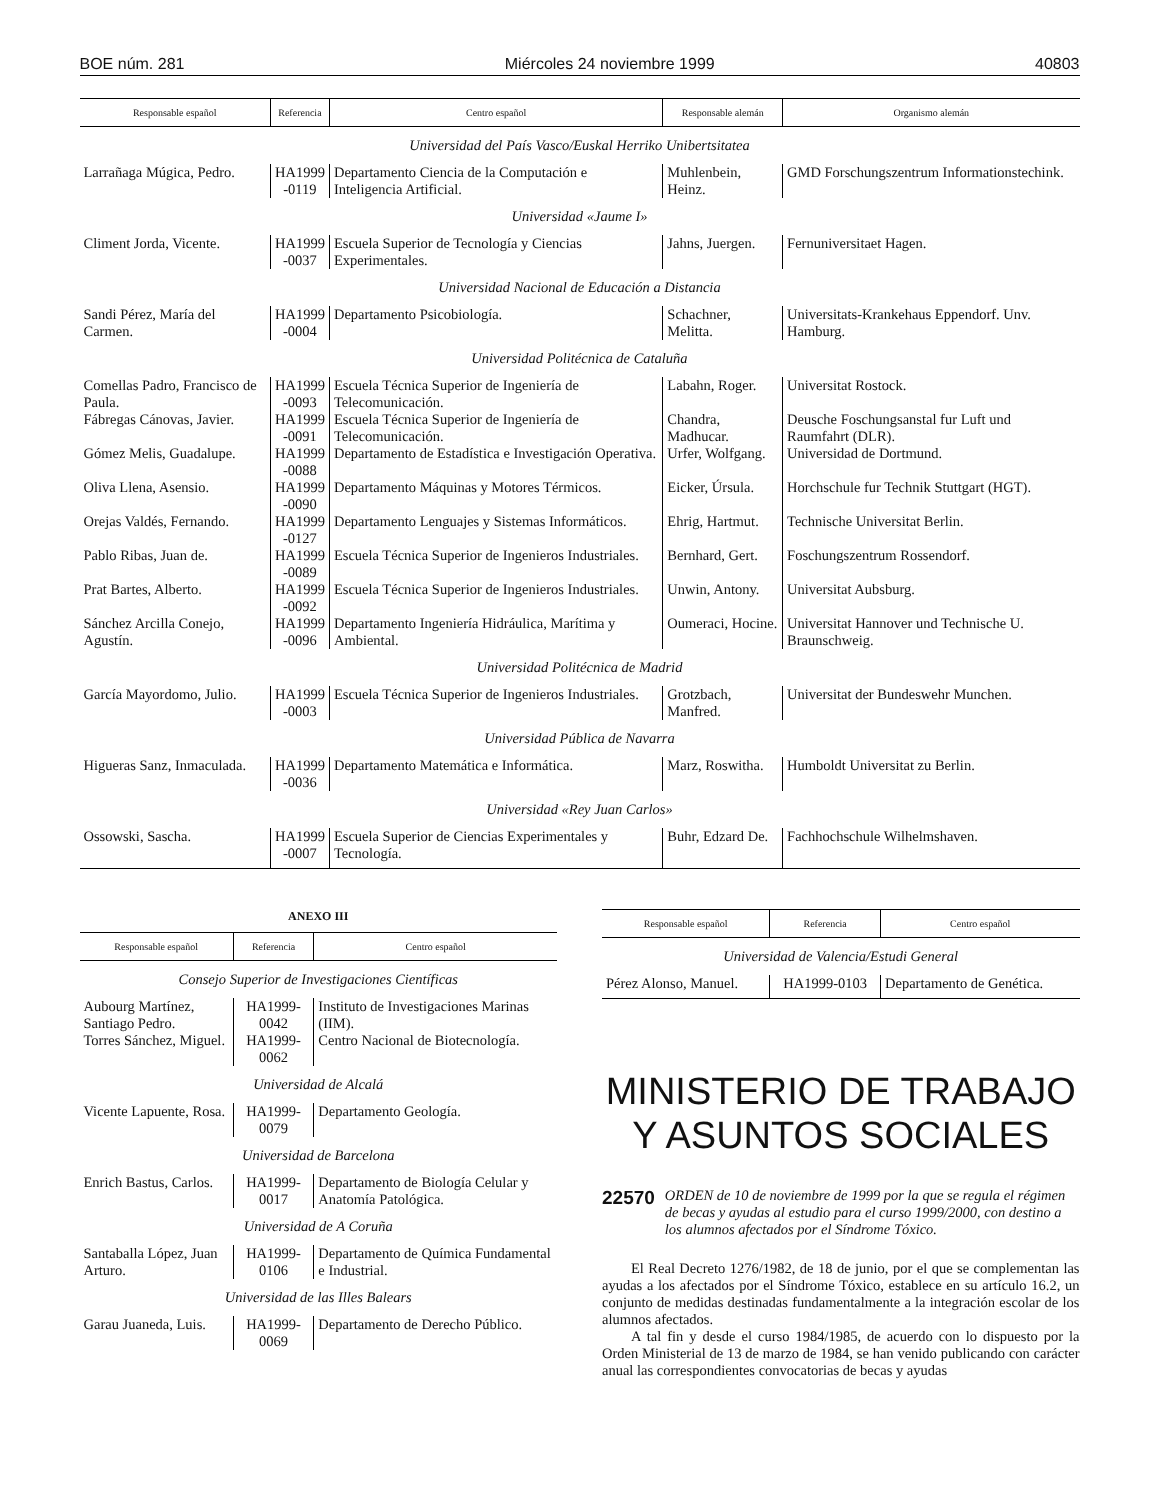BOE núm. 281 Miércoles 24 noviembre 1999 40803
| Responsable español | Referencia | Centro español | Responsable alemán | Organismo alemán |
| --- | --- | --- | --- | --- |
| Universidad del País Vasco/Euskal Herriko Unibertsitatea | | | | |
| Larrañaga Múgica, Pedro. | HA1999 -0119 | Departamento Ciencia de la Computación e Inteligencia Artificial. | Muhlenbein, Heinz. | GMD Forschungszentrum Informationstechink. |
| Universidad «Jaume I» | | | | |
| Climent Jorda, Vicente. | HA1999 -0037 | Escuela Superior de Tecnología y Ciencias Experimentales. | Jahns, Juergen. | Fernuniversitaet Hagen. |
| Universidad Nacional de Educación a Distancia | | | | |
| Sandi Pérez, María del Carmen. | HA1999 -0004 | Departamento Psicobiología. | Schachner, Melitta. | Universitats-Krankehaus Eppendorf. Unv. Hamburg. |
| Universidad Politécnica de Cataluña | | | | |
| Comellas Padro, Francisco de Paula. | HA1999 -0093 | Escuela Técnica Superior de Ingeniería de Telecomunicación. | Labahn, Roger. | Universitat Rostock. |
| Fábregas Cánovas, Javier. | HA1999 -0091 | Escuela Técnica Superior de Ingeniería de Telecomunicación. | Chandra, Madhucar. | Deusche Foschungsanstal fur Luft und Raumfahrt (DLR). |
| Gómez Melis, Guadalupe. | HA1999 -0088 | Departamento de Estadística e Investigación Operativa. | Urfer, Wolfgang. | Universidad de Dortmund. |
| Oliva Llena, Asensio. | HA1999 -0090 | Departamento Máquinas y Motores Térmicos. | Eicker, Úrsula. | Horchschule fur Technik Stuttgart (HGT). |
| Orejas Valdés, Fernando. | HA1999 -0127 | Departamento Lenguajes y Sistemas Informáticos. | Ehrig, Hartmut. | Technische Universitat Berlin. |
| Pablo Ribas, Juan de. | HA1999 -0089 | Escuela Técnica Superior de Ingenieros Industriales. | Bernhard, Gert. | Foschungszentrum Rossendorf. |
| Prat Bartes, Alberto. | HA1999 -0092 | Escuela Técnica Superior de Ingenieros Industriales. | Unwin, Antony. | Universitat Aubsburg. |
| Sánchez Arcilla Conejo, Agustín. | HA1999 -0096 | Departamento Ingeniería Hidráulica, Marítima y Ambiental. | Oumeraci, Hocine. | Universitat Hannover und Technische U. Braunschweig. |
| Universidad Politécnica de Madrid | | | | |
| García Mayordomo, Julio. | HA1999 -0003 | Escuela Técnica Superior de Ingenieros Industriales. | Grotzbach, Manfred. | Universitat der Bundeswehr Munchen. |
| Universidad Pública de Navarra | | | | |
| Higueras Sanz, Inmaculada. | HA1999 -0036 | Departamento Matemática e Informática. | Marz, Roswitha. | Humboldt Universitat zu Berlin. |
| Universidad «Rey Juan Carlos» | | | | |
| Ossowski, Sascha. | HA1999 -0007 | Escuela Superior de Ciencias Experimentales y Tecnología. | Buhr, Edzard De. | Fachhochschule Wilhelmshaven. |
ANEXO III
| Responsable español | Referencia | Centro español |
| --- | --- | --- |
| Consejo Superior de Investigaciones Científicas | | |
| Aubourg Martínez, Santiago Pedro. | HA1999-0042 | Instituto de Investigaciones Marinas (IIM). |
| Torres Sánchez, Miguel. | HA1999-0062 | Centro Nacional de Biotecnología. |
| Universidad de Alcalá | | |
| Vicente Lapuente, Rosa. | HA1999-0079 | Departamento Geología. |
| Universidad de Barcelona | | |
| Enrich Bastus, Carlos. | HA1999-0017 | Departamento de Biología Celular y Anatomía Patológica. |
| Universidad de A Coruña | | |
| Santaballa López, Juan Arturo. | HA1999-0106 | Departamento de Química Fundamental e Industrial. |
| Universidad de las Illes Balears | | |
| Garau Juaneda, Luis. | HA1999-0069 | Departamento de Derecho Público. |
| Responsable español | Referencia | Centro español |
| --- | --- | --- |
| Universidad de Valencia/Estudi General | | |
| Pérez Alonso, Manuel. | HA1999-0103 | Departamento de Genética. |
MINISTERIO DE TRABAJO
Y ASUNTOS SOCIALES
22570 ORDEN de 10 de noviembre de 1999 por la que se regula el régimen de becas y ayudas al estudio para el curso 1999/2000, con destino a los alumnos afectados por el Síndrome Tóxico.
El Real Decreto 1276/1982, de 18 de junio, por el que se complementan las ayudas a los afectados por el Síndrome Tóxico, establece en su artículo 16.2, un conjunto de medidas destinadas fundamentalmente a la integración escolar de los alumnos afectados.
A tal fin y desde el curso 1984/1985, de acuerdo con lo dispuesto por la Orden Ministerial de 13 de marzo de 1984, se han venido publicando con carácter anual las correspondientes convocatorias de becas y ayudas